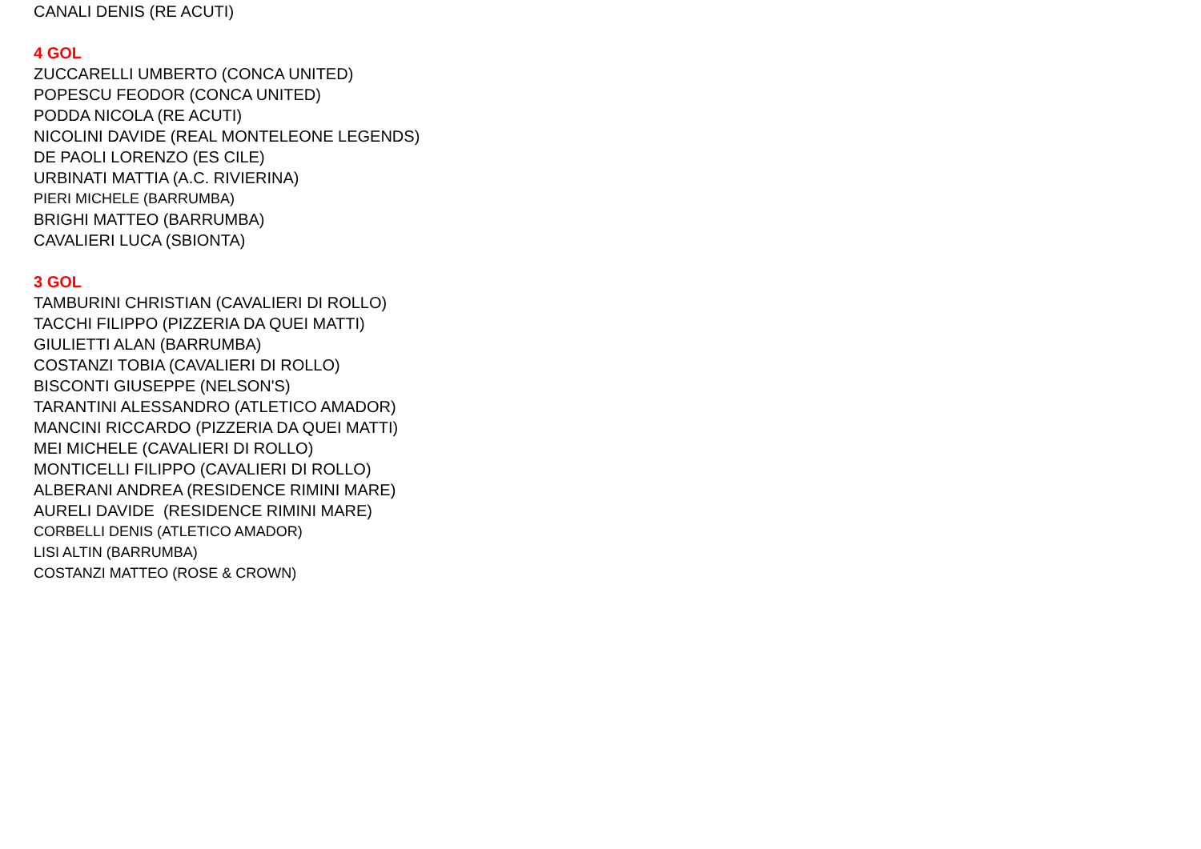CANALI DENIS (RE ACUTI)
4 GOL
ZUCCARELLI UMBERTO (CONCA UNITED)
POPESCU FEODOR (CONCA UNITED)
PODDA NICOLA (RE ACUTI)
NICOLINI DAVIDE (REAL MONTELEONE LEGENDS)
DE PAOLI LORENZO (ES CILE)
URBINATI MATTIA (A.C. RIVIERINA)
PIERI MICHELE (BARRUMBA)
BRIGHI MATTEO (BARRUMBA)
CAVALIERI LUCA (SBIONTA)
3 GOL
TAMBURINI CHRISTIAN (CAVALIERI DI ROLLO)
TACCHI FILIPPO (PIZZERIA DA QUEI MATTI)
GIULIETTI ALAN (BARRUMBA)
COSTANZI TOBIA (CAVALIERI DI ROLLO)
BISCONTI GIUSEPPE (NELSON'S)
TARANTINI ALESSANDRO (ATLETICO AMADOR)
MANCINI RICCARDO (PIZZERIA DA QUEI MATTI)
MEI MICHELE (CAVALIERI DI ROLLO)
MONTICELLI FILIPPO (CAVALIERI DI ROLLO)
ALBERANI ANDREA (RESIDENCE RIMINI MARE)
AURELI DAVIDE (RESIDENCE RIMINI MARE)
CORBELLI DENIS (ATLETICO AMADOR)
LISI ALTIN (BARRUMBA)
COSTANZI MATTEO (ROSE & CROWN)